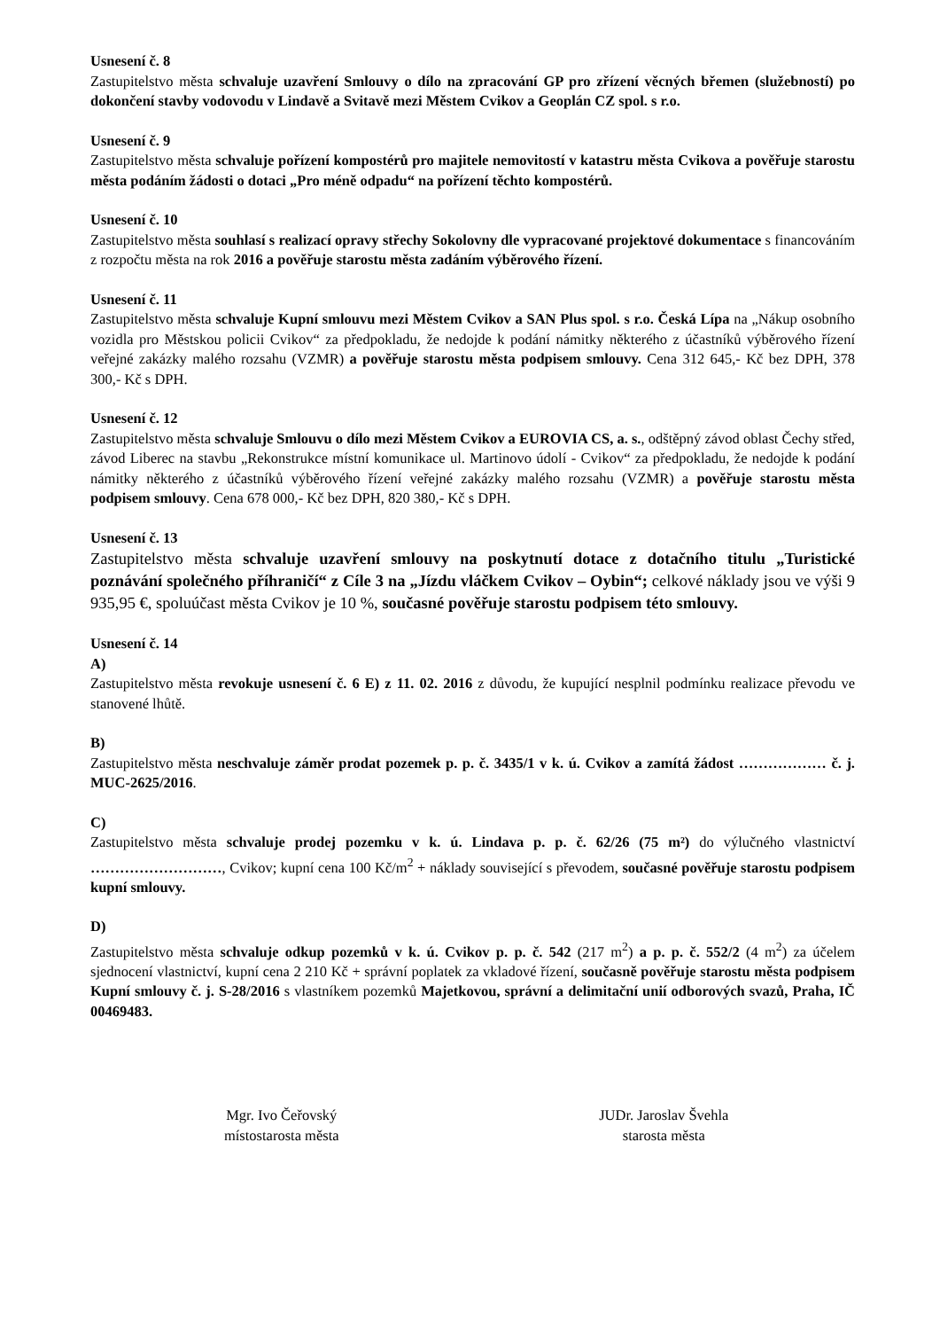Usnesení č. 8
Zastupitelstvo města schvaluje uzavření Smlouvy o dílo na zpracování GP pro zřízení věcných břemen (služebností) po dokončení stavby vodovodu v Lindavě a Svitavě mezi Městem Cvikov a Geoplán CZ spol. s r.o.
Usnesení č. 9
Zastupitelstvo města schvaluje pořízení kompostérů pro majitele nemovitostí v katastru města Cvikova a pověřuje starostu města podáním žádosti o dotaci „Pro méně odpadu“ na pořízení těchto kompostérů.
Usnesení č. 10
Zastupitelstvo města souhlasí s realizací opravy střechy Sokolovny dle vypracované projektové dokumentace s financováním z rozpočtu města na rok 2016 a pověřuje starostu města zadáním výběrového řízení.
Usnesení č. 11
Zastupitelstvo města schvaluje Kupní smlouvu mezi Městem Cvikov a SAN Plus spol. s r.o. Česká Lípa na „Nákup osobního vozidla pro Městskou policii Cvikov“ za předpokladu, že nedojde k podání námitky některého z účastníků výběrového řízení veřejné zakázky malého rozsahu (VZMR) a pověřuje starostu města podpisem smlouvy. Cena 312 645,- Kč bez DPH, 378 300,- Kč s DPH.
Usnesení č. 12
Zastupitelstvo města schvaluje Smlouvu o dílo mezi Městem Cvikov a EUROVIA CS, a. s., odštěpný závod oblast Čechy střed, závod Liberec na stavbu „Rekonstrukce místní komunikace ul. Martinovo údolí - Cvikov“ za předpokladu, že nedojde k podání námitky některého z účastníků výběrového řízení veřejné zakázky malého rozsahu (VZMR) a pověřuje starostu města podpisem smlouvy. Cena 678 000,- Kč bez DPH, 820 380,- Kč s DPH.
Usnesení č. 13
Zastupitelstvo města schvaluje uzavření smlouvy na poskytnutí dotace z dotačního titulu „Turistické poznávání společného příhraničí“ z Cíle 3 na „Jízdu vláčkem Cvikov – Oybin“; celkové náklady jsou ve výši 9 935,95 €, spoluúčast města Cvikov je 10 %, současné pověřuje starostu podpisem této smlouvy.
Usnesení č. 14
A)
Zastupitelstvo města revokuje usnesení č. 6 E) z 11. 02. 2016 z důvodu, že kupující nesplnil podmínku realizace převodu ve stanovené lhůtě.
B)
Zastupitelstvo města neschvaluje záměr prodat pozemek p. p. č. 3435/1 v k. ú. Cvikov a zamítá žádost ……………… č. j. MUC-2625/2016.
C)
Zastupitelstvo města schvaluje prodej pozemku v k. ú. Lindava p. p. č. 62/26 (75 m²) do výlučného vlastnictví ………………………, Cvikov; kupní cena 100 Kč/m<sup>2</sup> + náklady související s převodem, současné pověřuje starostu podpisem kupní smlouvy.
D)
Zastupitelstvo města schvaluje odkup pozemků v k. ú. Cvikov p. p. č. 542 (217 m<sup>2</sup>) a p. p. č. 552/2 (4 m<sup>2</sup>) za účelem sjednocení vlastnictví, kupní cena 2 210 Kč + správní poplatek za vkladové řízení, současně pověřuje starostu města podpisem Kupní smlouvy č. j. S-28/2016 s vlastníkem pozemků Majetkovou, správní a delimitační unií odborových svazů, Praha, IČ 00469483.
Mgr. Ivo Čeřovský
místostarosta města
JUDr. Jaroslav Švehla
starosta města